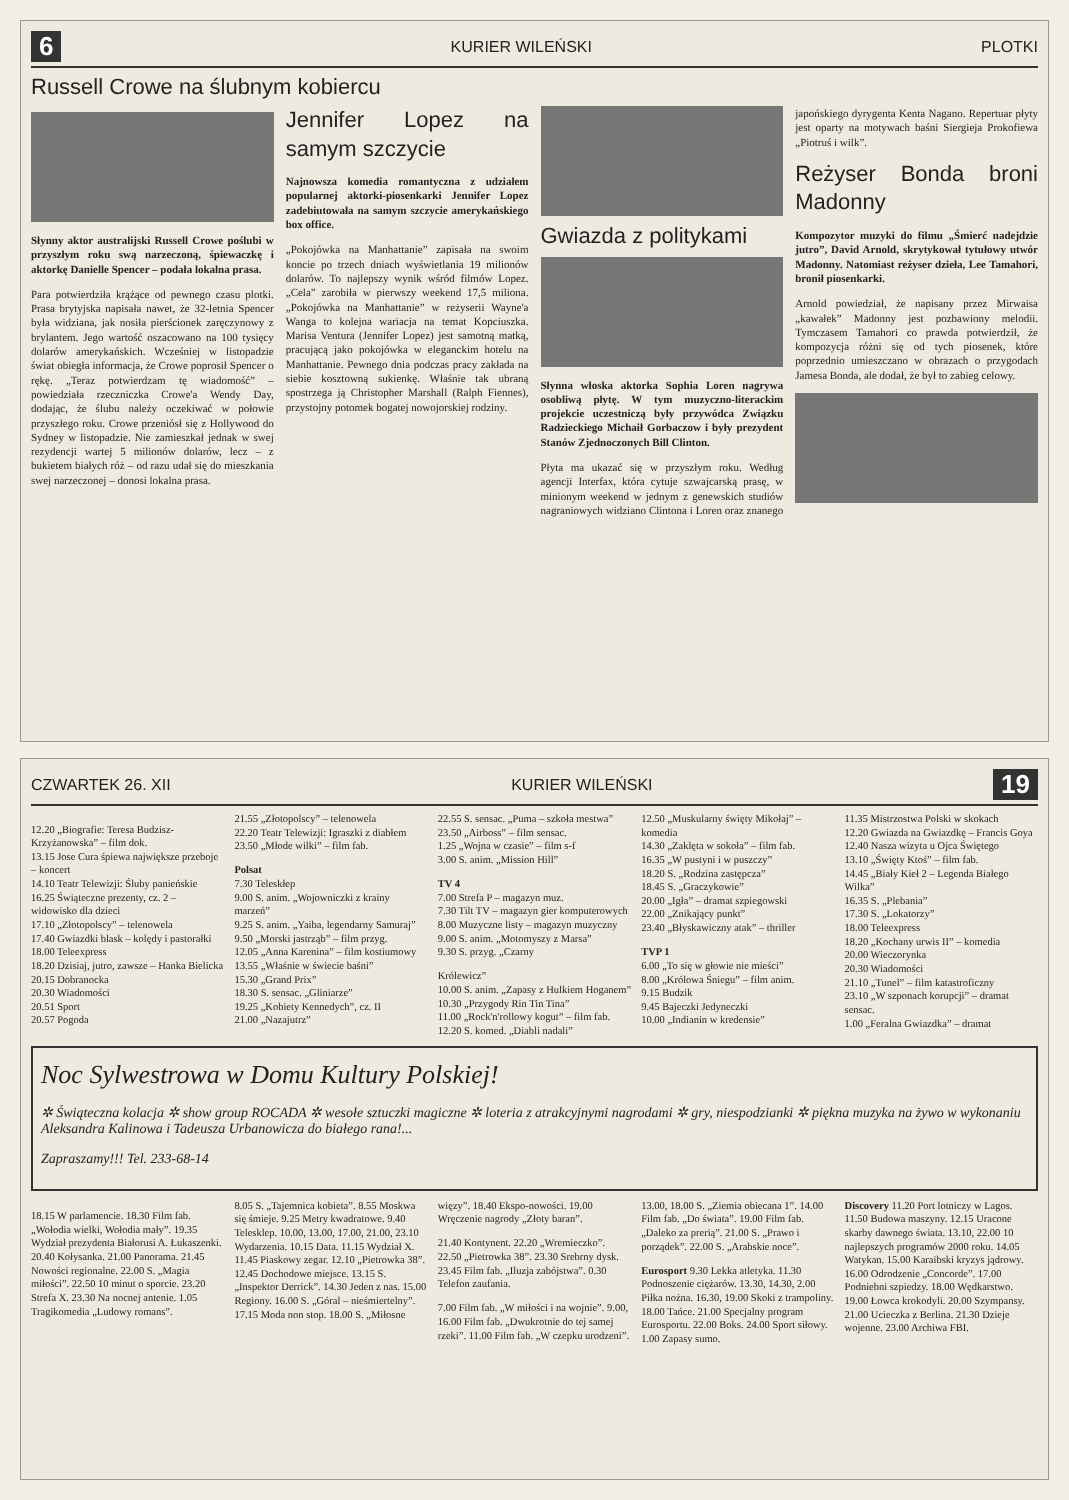6 KURIER WILEŃSKI PLOTKI
Russell Crowe na ślubnym kobiercu
Słynny aktor australijski Russell Crowe poślubi w przyszłym roku swą narzeczoną, śpiewaczkę i aktorkę Danielle Spencer – podała lokalna prasa.
Para potwierdziła krążące od pewnego czasu plotki. Prasa brytyjska napisała nawet, że 32-letnia Spencer była widziana, jak nosiła pierścionek zaręczynowy z brylantem. Jego wartość oszacowano na 100 tysięcy dolarów amerykańskich. Wcześniej w listopadzie świat obiegła informacja, że Crowe poprosił Spencer o rękę. „Teraz potwierdzam tę wiadomość” – powiedziała rzeczniczka Crowe'a Wendy Day, dodając, że ślubu należy oczekiwać w połowie przyszłego roku. Crowe przeniósł się z Hollywood do Sydney w listopadzie. Nie zamieszkał jednak w swej rezydencji wartej 5 milionów dolarów, lecz – z bukietem białych róż – od razu udał się do mieszkania swej narzeczonej – donosi lokalna prasa.
Jennifer Lopez na samym szczycie
Najnowsza komedia romantyczna z udziałem popularnej aktorki-piosenkarki Jennifer Lopez zadebiutowała na samym szczycie amerykańskiego box office.
„Pokojówka na Manhattanie” zapisała na swoim koncie po trzech dniach wyświetlania 19 milionów dolarów. To najlepszy wynik wśród filmów Lopez. „Cela” zarobiła w pierwszy weekend 17,5 miliona. „Pokojówka na Manhattanie” w reżyserii Wayne'a Wanga to kolejna wariacja na temat Kopciuszka. Marisa Ventura (Jennifer Lopez) jest samotną matką, pracującą jako pokojówka w eleganckim hotelu na Manhattanie. Pewnego dnia podczas pracy zakłada na siebie kosztowną sukienkę. Właśnie tak ubraną spostrzega ją Christopher Marshall (Ralph Fiennes), przystojny potomek bogatej nowojorskiej rodziny.
Gwiazda z politykami
Słynna włoska aktorka Sophia Loren nagrywa osobliwą płytę. W tym muzyczno-literackim projekcie uczestniczą były przywódca Związku Radzieckiego Michaił Gorbaczow i były prezydent Stanów Zjednoczonych Bill Clinton.
Płyta ma ukazać się w przyszłym roku. Według agencji Interfax, która cytuje szwajcarską prasę, w minionym weekend w jednym z genewskich studiów nagraniowych widziano Clintona i Loren oraz znanego japońskiego dyrygenta Kenta Nagano. Repertuar płyty jest oparty na motywach baśni Siergieja Prokofiewa „Piotruś i wilk”.
Reżyser Bonda broni Madonny
Kompozytor muzyki do filmu „Śmierć nadejdzie jutro”, David Arnold, skrytykował tytułowy utwór Madonny. Natomiast reżyser dzieła, Lee Tamahori, bronił piosenkarki.
Arnold powiedział, że napisany przez Mirwaisa „kawałek” Madonny jest pozbawiony melodii. Tymczasem Tamahori co prawda potwierdził, że kompozycja różni się od tych piosenek, które poprzednio umieszczano w obrazach o przygodach Jamesa Bonda, ale dodał, że był to zabieg celowy.
CZWARTEK 26. XII KURIER WILEŃSKI 19
12.20 „Biografie: Teresa Budzisz-Krzyżanowska” – film dok.
13.15 Jose Cura śpiewa największe przeboje – koncert
14.10 Teatr Telewizji: Śluby panieńskie
16.25 Świąteczne prezenty, cz. 2 – widowisko dla dzieci
17.10 „Złotopolscy” – telenowela
17.40 Gwiazdki blask – kolędy i pastorałki
18.00 Teleexpress
18.20 Dzisiaj, jutro, zawsze – Hanka Bielicka
20.15 Dobranocka
20.30 Wiadomości
20.51 Sport
20.57 Pogoda
21.55 „Złotopolscy” – telenowela
22.20 Teatr Telewizji: Igraszki z diabłem
23.50 „Młode wilki” – film fab.
Polsat
7.30 Teleskłep
9.00 S. anim. „Wojowniczki z krainy marzeń”
9.25 S. anim. „Yaiba, legendarny Samuraj”
9.50 „Morski jastrząb” – film przyg.
12.05 „Anna Karenina” – film kostiumowy
13.55 „Właśnie w świecie baśni”
15.30 „Grand Prix”
18.30 S. sensac. „Gliniarze”
19.25 „Kobiety Kennedych”, cz. II
21.00 „Nazajutrz”
22.55 S. sensac. „Puma – szkoła mestwa”
23.50 „Airboss” – film sensac.
1.25 „Wojna w czasie” – film s-f
3.00 S. anim. „Mission Hill”
TV 4
7.00 Strefa P – magazyn muz.
7.30 Tilt TV – magazyn gier komputerowych
8.00 Muzyczne listy – magazyn muzyczny
9.00 S. anim. „Motomyszy z Marsa”
9.30 S. przyg. „Czarny
Królewicz”
10.00 S. anim. „Zapasy z Hulkiem Hoganem”
10.30 „Przygody Rin Tin Tina”
11.00 „Rock'n'rollowy kogut” – film fab.
12.20 S. komed. „Diabli nadali”
12.50 „Muskularny święty Mikołaj” – komedia
14.30 „Zaklęta w sokoła” – film fab.
16.35 „W pustyni i w puszczy”
18.20 S. „Rodzina zastępcza”
18.45 S. „Graczykowie”
20.00 „Igła” – dramat szpiegowski
22.00 „Znikający punkt”
23.40 „Błyskawiczny atak” – thriller
TVP 1
6.00 „To się w głowie nie mieści”
8.00 „Królowa Śniegu” – film anim.
9.15 Budzik
9.45 Bajeczki Jedyneczki
10.00 „Indianin w kredensie”
11.35 Mistrzostwa Polski w skokach
12.20 Gwiazda na Gwiazdkę – Francis Goya
12.40 Nasza wizyta u Ojca Świętego
13.10 „Święty Ktoś” – film fab.
14.45 „Biały Kieł 2 – Legenda Białego Wilka”
16.35 S. „Plebania”
17.30 S. „Lokatorzy”
18.00 Teleexpress
18.20 „Kochany urwis II” – komedia
20.00 Wieczorynka
20.30 Wiadomości
21.10 „Tunel” – film katastroficzny
23.10 „W szponach korupcji” – dramat sensac.
1.00 „Feralna Gwiazdka” – dramat
Noc Sylwestrowa w Domu Kultury Polskiej!
✲ Świąteczna kolacja ✲ show group ROCADA ✲ wesołe sztuczki magiczne ✲ loteria z atrakcyjnymi nagrodami ✲ gry, niespodzianki ✲ piękna muzyka na żywo w wykonaniu Aleksandra Kalinowa i Tadeusza Urbanowicza do białego rana!...
Zapraszamy!!! Tel. 233-68-14
18.15 W parlamencie. 18.30 Film fab. „Wołodia wielki, Wołodia mały”. 19.35 Wydział prezydenta Białorusi A. Łukaszenki. 20.40 Kołysanka. 21.00 Panorama. 21.45 Nowości regionalne. 22.00 S. „Magia miłości”. 22.50 10 minut o sporcie. 23.20 Strefa X. 23.30 Na nocnej antenie. 1.05 Tragikomedia „Ludowy romans”.
8.05 S. „Tajemnica kobieta”. 8.55 Moskwa się śmieje. 9.25 Metry kwadratowe. 9.40 Telesklep. 10.00, 13.00, 17.00, 21.00, 23.10 Wydarzenia. 10.15 Data. 11.15 Wydział X. 11.45 Piaskowy zegar. 12.10 „Pietrowka 38”. 12.45 Dochodowe miejsce. 13.15 S. „Inspektor Derrick”. 14.30 Jeden z nas. 15.00 Regiony. 16.00 S. „Góral – nieśmiertelny”. 17.15 Moda non stop. 18.00 S. „Miłosne więzy”. 18.40 Ekspo-nowości. 19.00 Wręczenie nagrody „Złoty baran”.
21.40 Kontynent. 22.20 „Wremieczko”. 22.50 „Pietrowka 38”. 23.30 Srebrny dysk. 23.45 Film fab. „Iluzja zabójstwa”. 0.30 Telefon zaufania.
7.00 Film fab. „W miłości i na wojnie”. 9.00, 16.00 Film fab. „Dwukrotnie do tej samej rzeki”. 11.00 Film fab. „W czepku urodzeni”. 13.00, 18.00 S. „Ziemia obiecana 1”. 14.00 Film fab. „Do świata”. 19.00 Film fab. „Daleko za prerią”. 21.00 S. „Prawo i porządek”. 22.00 S. „Arabskie noce”.
Eurosport 9.30 Lekka atletyka. 11.30 Podnoszenie ciężarów. 13.30, 14.30, 2.00 Piłka nożna. 16.30, 19.00 Skoki z trampoliny. 18.00 Tańce. 21.00 Specjalny program Eurosportu. 22.00 Boks. 24.00 Sport siłowy. 1.00 Zapasy sumo.
Discovery 11.20 Port lotniczy w Lagos. 11.50 Budowa maszyny. 12.15 Uracone skarby dawnego świata. 13.10, 22.00 10 najlepszych programów 2000 roku. 14.05 Watykan. 15.00 Karaibski kryzys jądrowy. 16.00 Odrodzenie „Concorde”. 17.00 Podniebni szpiedzy. 18.00 Wędkarstwo. 19.00 Łowca krokodyli. 20.00 Szympansy. 21.00 Ucieczka z Berlina. 21.30 Dzieje wojenne. 23.00 Archiwa FBI.